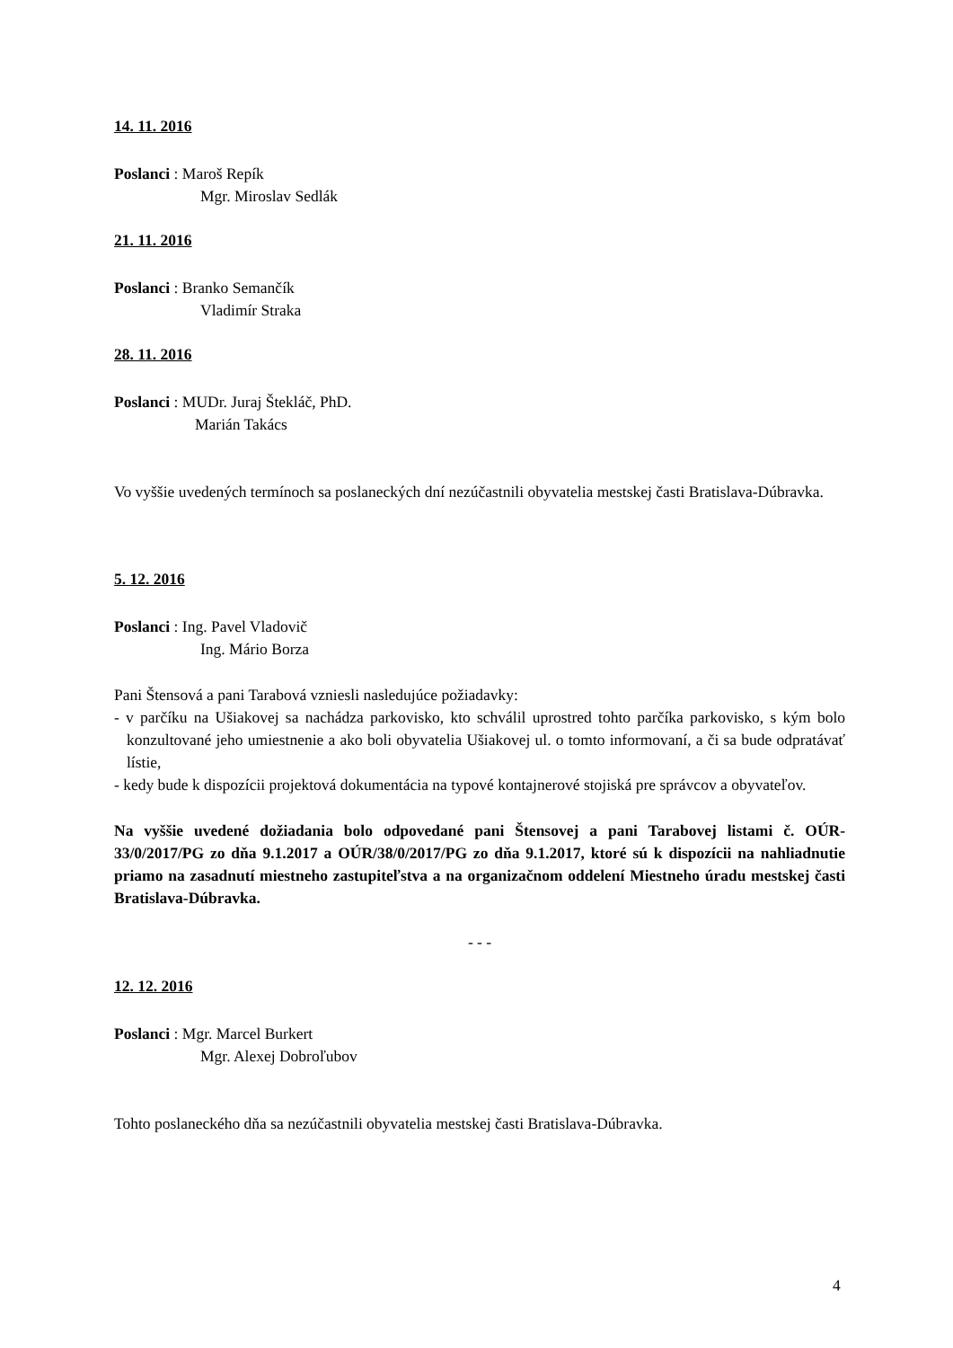14. 11. 2016
Poslanci : Maroš Repík
Mgr. Miroslav Sedlák
21. 11. 2016
Poslanci : Branko Semančík
Vladimír Straka
28. 11. 2016
Poslanci : MUDr. Juraj Štekláč, PhD.
Marián Takács
Vo vyššie uvedených termínoch sa poslaneckých dní nezúčastnili obyvatelia mestskej časti Bratislava-Dúbravka.
5. 12. 2016
Poslanci : Ing. Pavel Vladovič
Ing. Mário Borza
Pani Štensová a pani Tarabová vzniesli nasledujúce požiadavky:
- v parčíku na Ušiakovej sa nachádza parkovisko, kto schválil uprostred tohto parčíka parkovisko, s kým bolo konzultované jeho umiestnenie a ako boli obyvatelia Ušiakovej ul. o tomto informovaní, a či sa bude odpratávať lístie,
- kedy bude k dispozícii projektová dokumentácia na typové kontajnerové stojiská pre správcov a obyvateľov.
Na vyššie uvedené dožiadania bolo odpovedané pani Štensovej a pani Tarabovej listami č. OÚR-33/0/2017/PG zo dňa 9.1.2017 a OÚR/38/0/2017/PG zo dňa 9.1.2017, ktoré sú k dispozícii na nahliadnutie priamo na zasadnutí miestneho zastupiteľstva a na organizačnom oddelení Miestneho úradu mestskej časti Bratislava-Dúbravka.
- - -
12. 12. 2016
Poslanci : Mgr. Marcel Burkert
Mgr. Alexej Dobroľubov
Tohto poslaneckého dňa sa nezúčastnili obyvatelia mestskej časti Bratislava-Dúbravka.
4